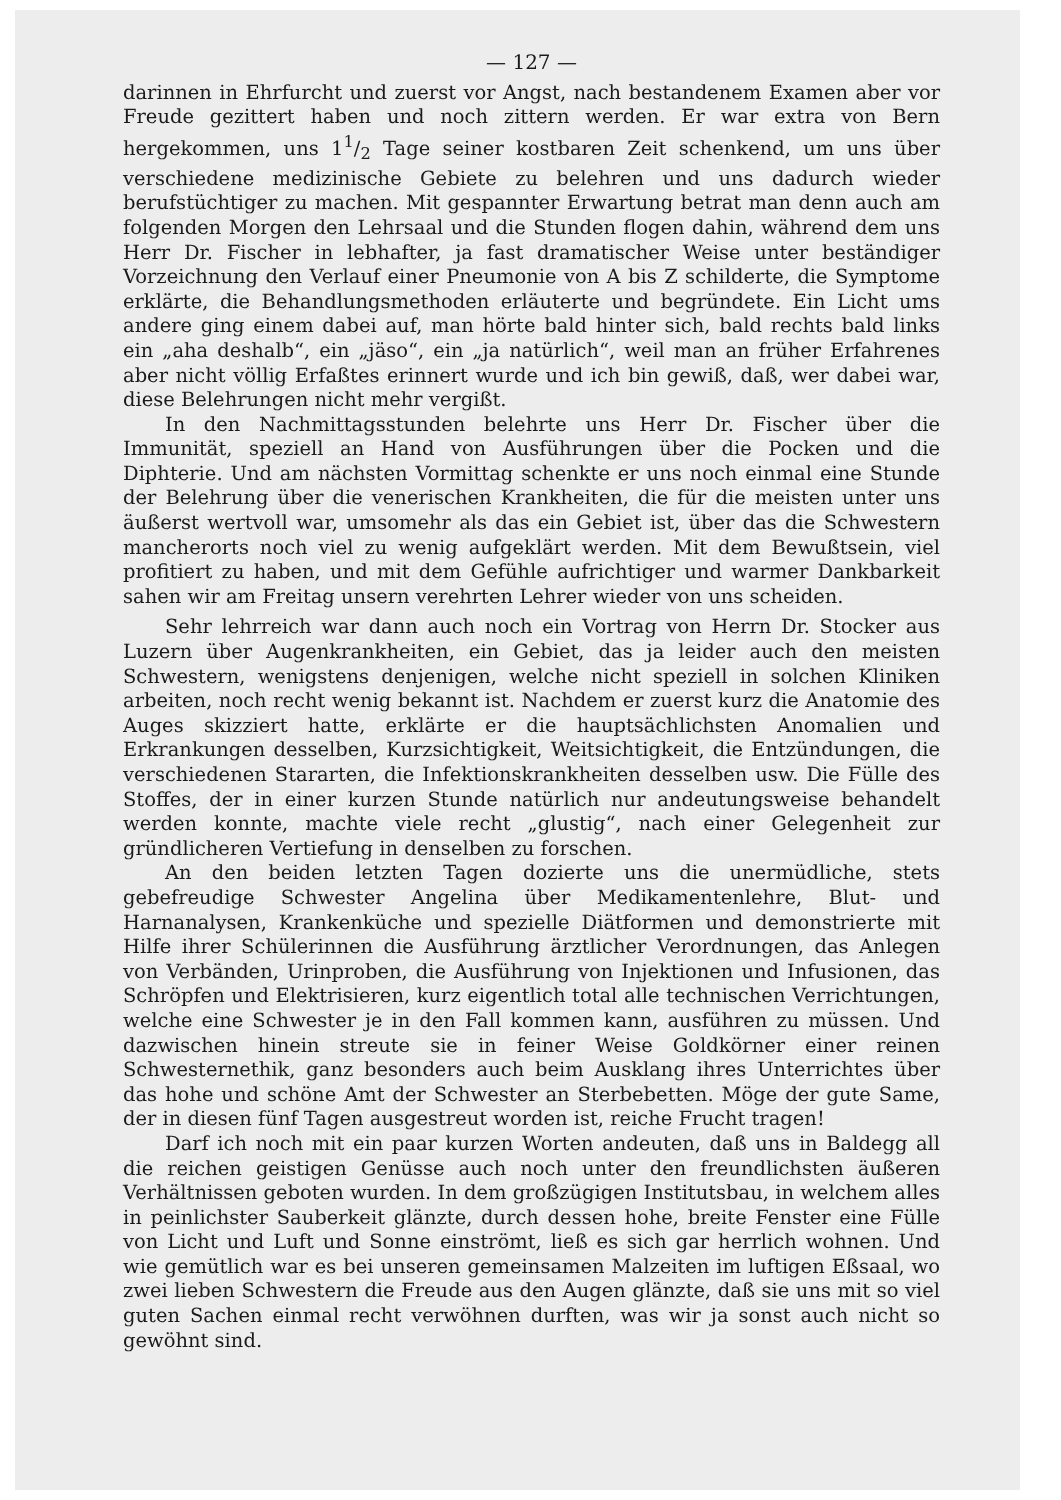— 127 —
darinnen in Ehrfurcht und zuerst vor Angst, nach bestandenem Examen aber vor Freude gezittert haben und noch zittern werden. Er war extra von Bern hergekommen, uns 11/2 Tage seiner kostbaren Zeit schenkend, um uns über verschiedene medizinische Gebiete zu belehren und uns dadurch wieder berufstüchtiger zu machen. Mit gespannter Erwartung betrat man denn auch am folgenden Morgen den Lehrsaal und die Stunden flogen dahin, während dem uns Herr Dr. Fischer in lebhafter, ja fast dramatischer Weise unter beständiger Vorzeichnung den Verlauf einer Pneumonie von A bis Z schilderte, die Symptome erklärte, die Behandlungsmethoden erläuterte und begründete. Ein Licht ums andere ging einem dabei auf, man hörte bald hinter sich, bald rechts bald links ein „aha deshalb“, ein „jäso“, ein „ja natürlich“, weil man an früher Erfahrenes aber nicht völlig Erfaßtes erinnert wurde und ich bin gewiß, daß, wer dabei war, diese Belehrungen nicht mehr vergißt.
In den Nachmittagsstunden belehrte uns Herr Dr. Fischer über die Immunität, speziell an Hand von Ausführungen über die Pocken und die Diphterie. Und am nächsten Vormittag schenkte er uns noch einmal eine Stunde der Belehrung über die venerischen Krankheiten, die für die meisten unter uns äußerst wertvoll war, umsomehr als das ein Gebiet ist, über das die Schwestern mancherorts noch viel zu wenig aufgeklärt werden. Mit dem Bewußtsein, viel profitiert zu haben, und mit dem Gefühle aufrichtiger und warmer Dankbarkeit sahen wir am Freitag unsern verehrten Lehrer wieder von uns scheiden.
Sehr lehrreich war dann auch noch ein Vortrag von Herrn Dr. Stocker aus Luzern über Augenkrankheiten, ein Gebiet, das ja leider auch den meisten Schwestern, wenigstens denjenigen, welche nicht speziell in solchen Kliniken arbeiten, noch recht wenig bekannt ist. Nachdem er zuerst kurz die Anatomie des Auges skizziert hatte, erklärte er die hauptsächlichsten Anomalien und Erkrankungen desselben, Kurzsichtigkeit, Weitsichtigkeit, die Entzündungen, die verschiedenen Stararten, die Infektionskrankheiten desselben usw. Die Fülle des Stoffes, der in einer kurzen Stunde natürlich nur andeutungsweise behandelt werden konnte, machte viele recht „glustig“, nach einer Gelegenheit zur gründlicheren Vertiefung in denselben zu forschen.
An den beiden letzten Tagen dozierte uns die unermüdliche, stets gebefreudige Schwester Angelina über Medikamentenlehre, Blut- und Harnanalysen, Krankenküche und spezielle Diätformen und demonstrierte mit Hilfe ihrer Schülerinnen die Ausführung ärztlicher Verordnungen, das Anlegen von Verbänden, Urinproben, die Ausführung von Injektionen und Infusionen, das Schröpfen und Elektrisieren, kurz eigentlich total alle technischen Verrichtungen, welche eine Schwester je in den Fall kommen kann, ausführen zu müssen. Und dazwischen hinein streute sie in feiner Weise Goldkörner einer reinen Schwesternethik, ganz besonders auch beim Ausklang ihres Unterrichtes über das hohe und schöne Amt der Schwester an Sterbebetten. Möge der gute Same, der in diesen fünf Tagen ausgestreut worden ist, reiche Frucht tragen!
Darf ich noch mit ein paar kurzen Worten andeuten, daß uns in Baldegg all die reichen geistigen Genüsse auch noch unter den freundlichsten äußeren Verhältnissen geboten wurden. In dem großzügigen Institutsbau, in welchem alles in peinlichster Sauberkeit glänzte, durch dessen hohe, breite Fenster eine Fülle von Licht und Luft und Sonne einströmt, ließ es sich gar herrlich wohnen. Und wie gemütlich war es bei unseren gemeinsamen Malzeiten im luftigen Eßsaal, wo zwei lieben Schwestern die Freude aus den Augen glänzte, daß sie uns mit so viel guten Sachen einmal recht verwöhnen durften, was wir ja sonst auch nicht so gewöhnt sind.